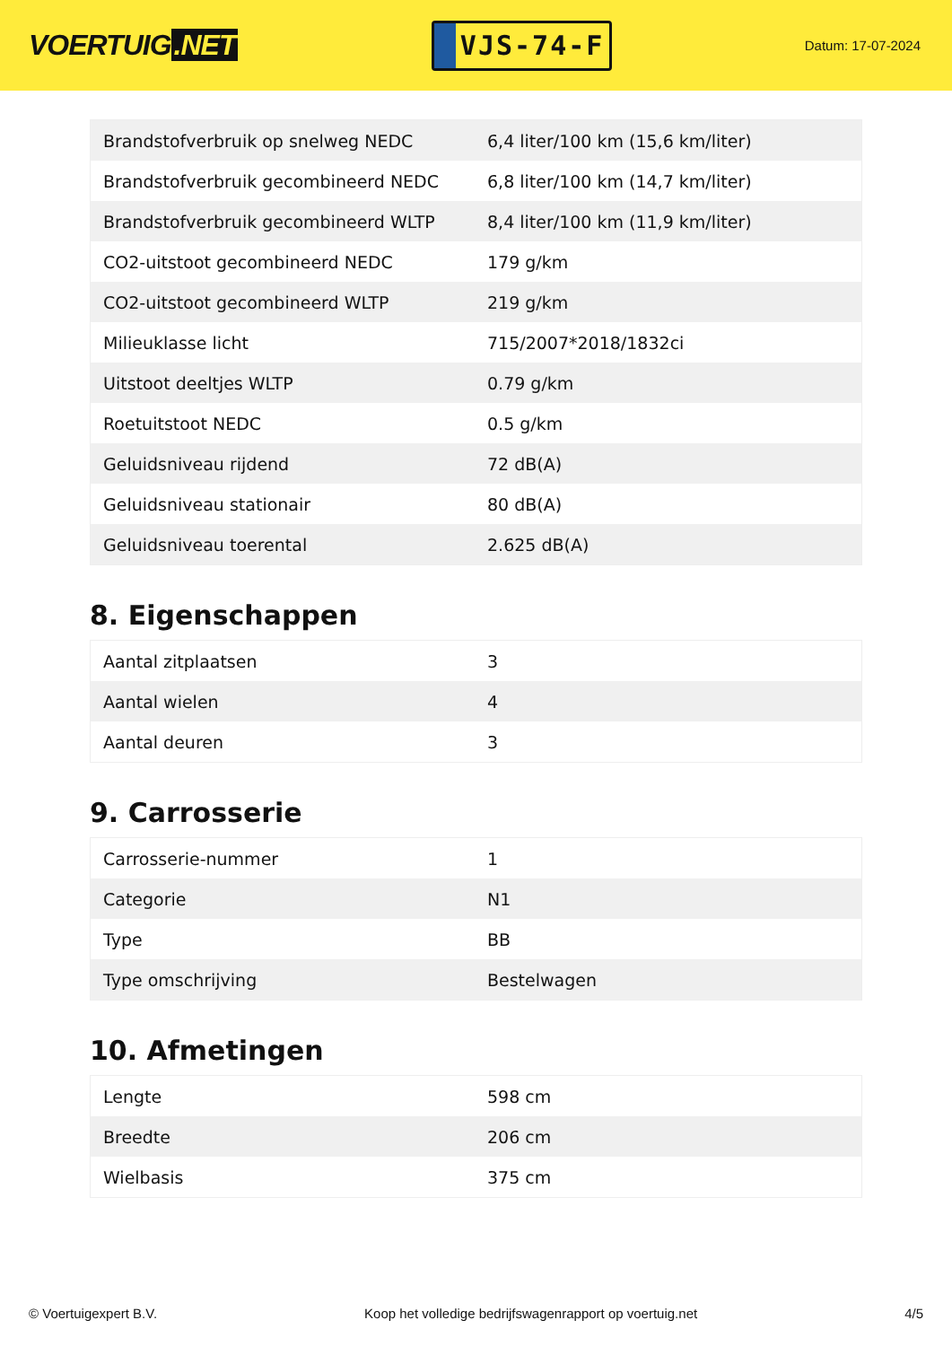VOERTUIG.NET
VJS-74-F
Datum: 17-07-2024
| Brandstofverbruik op snelweg NEDC | 6,4 liter/100 km (15,6 km/liter) |
| Brandstofverbruik gecombineerd NEDC | 6,8 liter/100 km (14,7 km/liter) |
| Brandstofverbruik gecombineerd WLTP | 8,4 liter/100 km (11,9 km/liter) |
| CO2-uitstoot gecombineerd NEDC | 179 g/km |
| CO2-uitstoot gecombineerd WLTP | 219 g/km |
| Milieuklasse licht | 715/2007*2018/1832ci |
| Uitstoot deeltjes WLTP | 0.79 g/km |
| Roetuitstoot NEDC | 0.5 g/km |
| Geluidsniveau rijdend | 72 dB(A) |
| Geluidsniveau stationair | 80 dB(A) |
| Geluidsniveau toerental | 2.625 dB(A) |
8. Eigenschappen
| Aantal zitplaatsen | 3 |
| Aantal wielen | 4 |
| Aantal deuren | 3 |
9. Carrosserie
| Carrosserie-nummer | 1 |
| Categorie | N1 |
| Type | BB |
| Type omschrijving | Bestelwagen |
10. Afmetingen
| Lengte | 598 cm |
| Breedte | 206 cm |
| Wielbasis | 375 cm |
© Voertuigexpert B.V. Koop het volledige bedrijfswagenrapport op voertuig.net 4/5